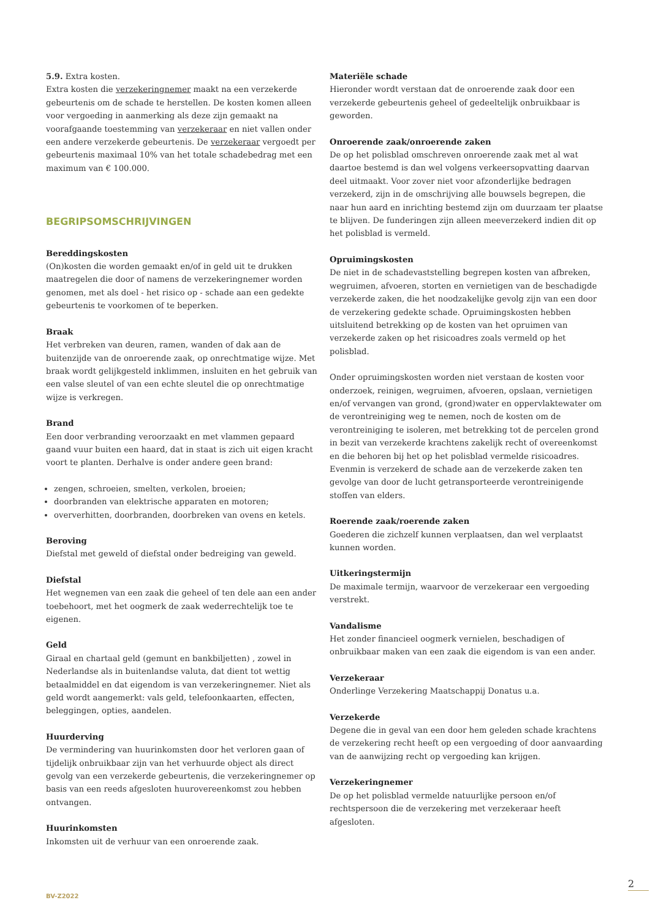5.9. Extra kosten.
Extra kosten die verzekeringnemer maakt na een verzekerde gebeurtenis om de schade te herstellen. De kosten komen alleen voor vergoeding in aanmerking als deze zijn gemaakt na voorafgaande toestemming van verzekeraar en niet vallen onder een andere verzekerde gebeurtenis. De verzekeraar vergoedt per gebeurtenis maximaal 10% van het totale schadebedrag met een maximum van € 100.000.
BEGRIPSOMSCHRIJVINGEN
Bereddingskosten
(On)kosten die worden gemaakt en/of in geld uit te drukken maatregelen die door of namens de verzekeringnemer worden genomen, met als doel - het risico op - schade aan een gedekte gebeurtenis te voorkomen of te beperken.
Braak
Het verbreken van deuren, ramen, wanden of dak aan de buitenzijde van de onroerende zaak, op onrechtmatige wijze. Met braak wordt gelijkgesteld inklimmen, insluiten en het gebruik van een valse sleutel of van een echte sleutel die op onrechtmatige wijze is verkregen.
Brand
Een door verbranding veroorzaakt en met vlammen gepaard gaand vuur buiten een haard, dat in staat is zich uit eigen kracht voort te planten. Derhalve is onder andere geen brand:
zengen, schroeien, smelten, verkolen, broeien;
doorbranden van elektrische apparaten en motoren;
oververhitten, doorbranden, doorbreken van ovens en ketels.
Beroving
Diefstal met geweld of diefstal onder bedreiging van geweld.
Diefstal
Het wegnemen van een zaak die geheel of ten dele aan een ander toebehoort, met het oogmerk de zaak wederrechtelijk toe te eigenen.
Geld
Giraal en chartaal geld (gemunt en bankbiljetten) , zowel in Nederlandse als in buitenlandse valuta, dat dient tot wettig betaalmiddel en dat eigendom is van verzekeringnemer. Niet als geld wordt aangemerkt: vals geld, telefoonkaarten, effecten, beleggingen, opties, aandelen.
Huurderving
De vermindering van huurinkomsten door het verloren gaan of tijdelijk onbruikbaar zijn van het verhuurde object als direct gevolg van een verzekerde gebeurtenis, die verzekeringnemer op basis van een reeds afgesloten huurovereenkomst zou hebben ontvangen.
Huurinkomsten
Inkomsten uit de verhuur van een onroerende zaak.
Materiële schade
Hieronder wordt verstaan dat de onroerende zaak door een verzekerde gebeurtenis geheel of gedeeltelijk onbruikbaar is geworden.
Onroerende zaak/onroerende zaken
De op het polisblad omschreven onroerende zaak met al wat daartoe bestemd is dan wel volgens verkeersopvatting daarvan deel uitmaakt. Voor zover niet voor afzonderlijke bedragen verzekerd, zijn in de omschrijving alle bouwsels begrepen, die naar hun aard en inrichting bestemd zijn om duurzaam ter plaatse te blijven. De funderingen zijn alleen meeverzekerd indien dit op het polisblad is vermeld.
Opruimingskosten
De niet in de schadevaststelling begrepen kosten van afbreken, wegruimen, afvoeren, storten en vernietigen van de beschadigde verzekerde zaken, die het noodzakelijke gevolg zijn van een door de verzekering gedekte schade. Opruimingskosten hebben uitsluitend betrekking op de kosten van het opruimen van verzekerde zaken op het risicoadres zoals vermeld op het polisblad.
Onder opruimingskosten worden niet verstaan de kosten voor onderzoek, reinigen, wegruimen, afvoeren, opslaan, vernietigen en/of vervangen van grond, (grond)water en oppervlaktewater om de verontreiniging weg te nemen, noch de kosten om de verontreiniging te isoleren, met betrekking tot de percelen grond in bezit van verzekerde krachtens zakelijk recht of overeenkomst en die behoren bij het op het polisblad vermelde risicoadres. Evenmin is verzekerd de schade aan de verzekerde zaken ten gevolge van door de lucht getransporteerde verontreinigende stoffen van elders.
Roerende zaak/roerende zaken
Goederen die zichzelf kunnen verplaatsen, dan wel verplaatst kunnen worden.
Uitkeringstermijn
De maximale termijn, waarvoor de verzekeraar een vergoeding verstrekt.
Vandalisme
Het zonder financieel oogmerk vernielen, beschadigen of onbruikbaar maken van een zaak die eigendom is van een ander.
Verzekeraar
Onderlinge Verzekering Maatschappij Donatus u.a.
Verzekerde
Degene die in geval van een door hem geleden schade krachtens de verzekering recht heeft op een vergoeding of door aanvaarding van de aanwijzing recht op vergoeding kan krijgen.
Verzekeringnemer
De op het polisblad vermelde natuurlijke persoon en/of rechtspersoon die de verzekering met verzekeraar heeft afgesloten.
2
BV-Z2022